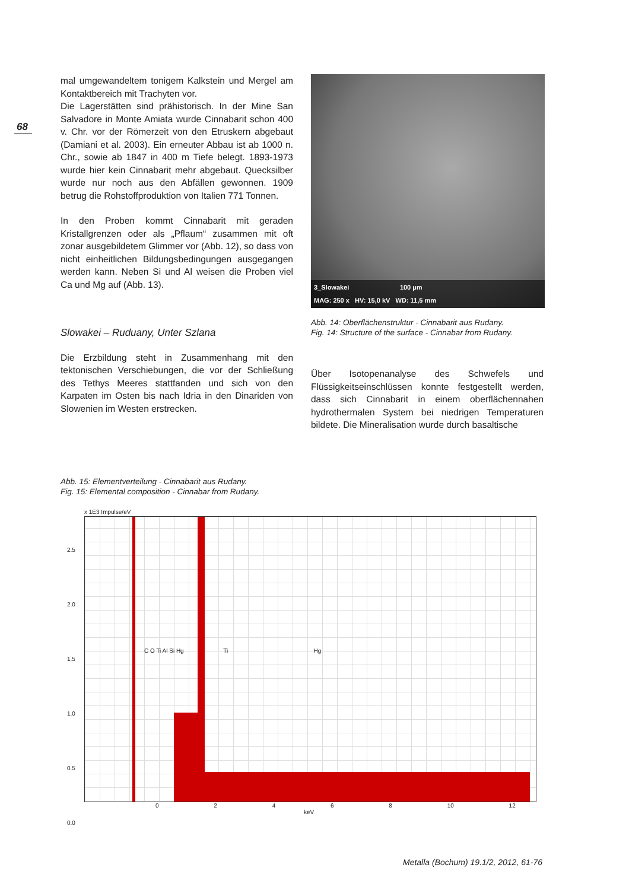68
mal umgewandeltem tonigem Kalkstein und Mergel am Kontaktbereich mit Trachyten vor.
Die Lagerstätten sind prähistorisch. In der Mine San Salvadore in Monte Amiata wurde Cinnabarit schon 400 v. Chr. vor der Römerzeit von den Etruskern abgebaut (Damiani et al. 2003). Ein erneuter Abbau ist ab 1000 n. Chr., sowie ab 1847 in 400 m Tiefe belegt. 1893-1973 wurde hier kein Cinnabarit mehr abgebaut. Quecksilber wurde nur noch aus den Abfällen gewonnen. 1909 betrug die Rohstoffproduktion von Italien 771 Tonnen.
In den Proben kommt Cinnabarit mit geraden Kristallgrenzen oder als „Pflaum“ zusammen mit oft zonar ausgebildetem Glimmer vor (Abb. 12), so dass von nicht einheitlichen Bildungsbedingungen ausgegangen werden kann. Neben Si und Al weisen die Proben viel Ca und Mg auf (Abb. 13).
Slowakei – Ruduany, Unter Szlana
Die Erzbildung steht in Zusammenhang mit den tektonischen Verschiebungen, die vor der Schließung des Tethys Meeres stattfanden und sich von den Karpaten im Osten bis nach Idria in den Dinariden von Slowenien im Westen erstrecken.
3_Slowakei 100 µm
MAG: 250 x HV: 15,0 kV WD: 11,5 mm
Abb. 14: Oberflächenstruktur - Cinnabarit aus Rudany.
Fig. 14: Structure of the surface - Cinnabar from Rudany.
Über Isotopenanalyse des Schwefels und Flüssigkeitseinschlüssen konnte festgestellt werden, dass sich Cinnabarit in einem oberflächennahen hydrothermalen System bei niedrigen Temperaturen bildete. Die Mineralisation wurde durch basaltische
Abb. 15: Elementverteilung - Cinnabarit aus Rudany.
Fig. 15: Elemental composition - Cinnabar from Rudany.
x 1E3 Impulse/eV
C O Ti Al Si Hg Ti Hg
2.5
2.0
1.5
1.0
0.5
0.0
0 2 4 6 8 10 12
keV
Metalla (Bochum) 19.1/2, 2012, 61-76